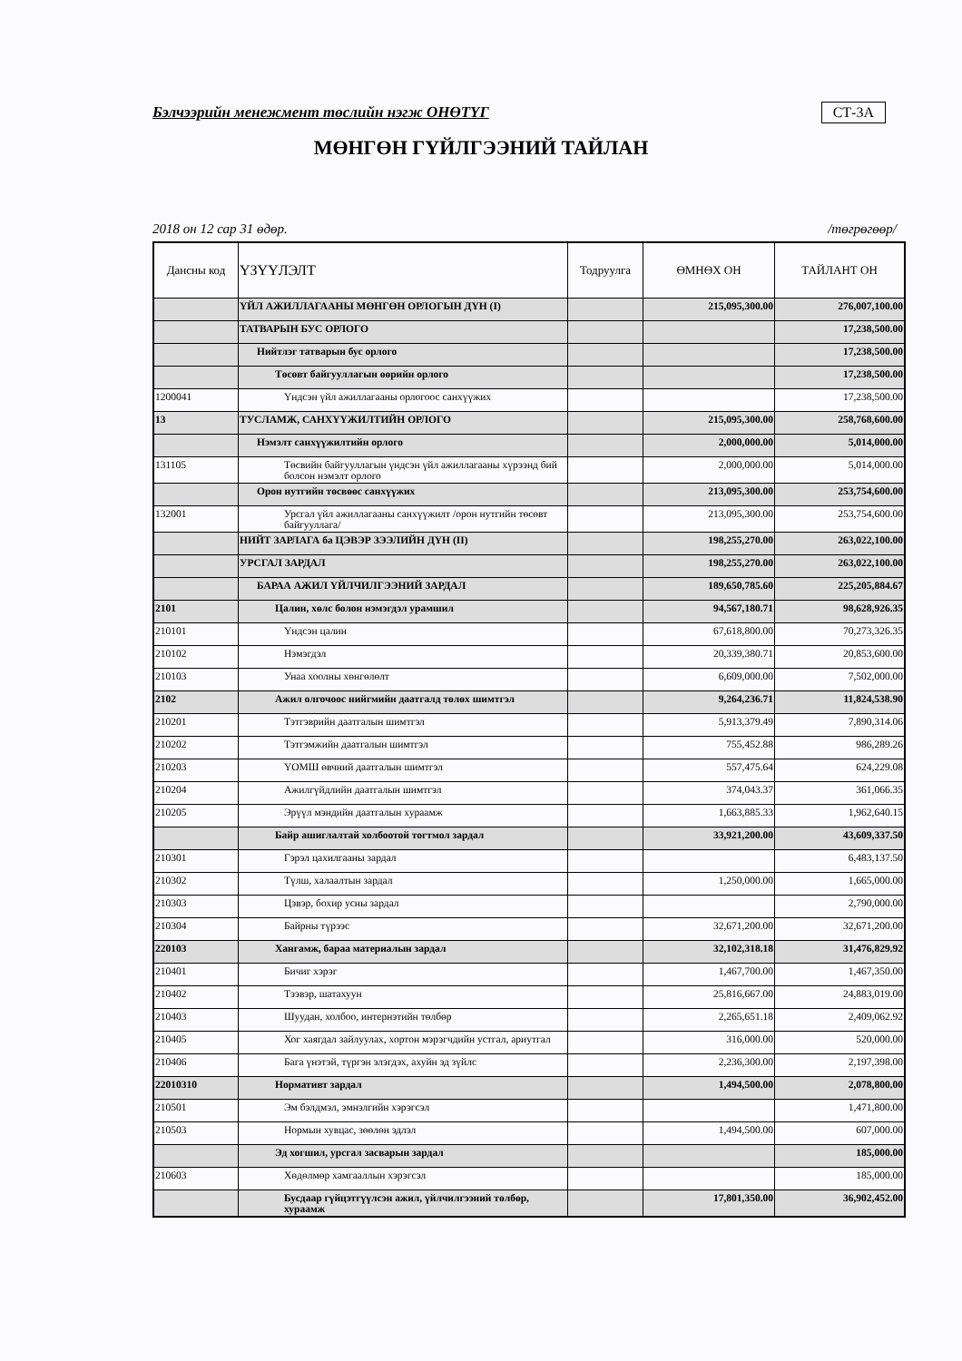Бэлчээрийн менежмент төслийн нэгж ОНӨТҮГ СТ-3А
МӨНГӨН ГҮЙЛГЭЭНИЙ ТАЙЛАН
2018 он 12 сар 31 өдөр. /төгрөгөөр/
| Дансны код | ҮЗҮҮЛЭЛТ | Тодруулга | ӨМНӨХ ОН | ТАЙЛАНТ ОН |
| --- | --- | --- | --- | --- |
| | ҮЙЛ АЖИЛЛАГААНЫ МӨНГӨН ОРЛОГЫН ДҮН (I) | | 215,095,300.00 | 276,007,100.00 |
| | ТАТВАРЫН БУС ОРЛОГО | | | 17,238,500.00 |
| | Нийтлэг татварын бус орлого | | | 17,238,500.00 |
| | Төсөвт байгууллагын өөрийн орлого | | | 17,238,500.00 |
| 1200041 | Үндсэн үйл ажиллагааны орлогоос санхүүжих | | | 17,238,500.00 |
| 13 | ТУСЛАМЖ, САНХҮҮЖИЛТИЙН ОРЛОГО | | 215,095,300.00 | 258,768,600.00 |
| | Нэмэлт санхүүжилтийн орлого | | 2,000,000.00 | 5,014,000.00 |
| 131105 | Төсвийн байгууллагын үндсэн үйл ажиллагааны хүрээнд бий болсон нэмэлт орлого | | 2,000,000.00 | 5,014,000.00 |
| | Орон нутгийн төсвөөс санхүүжих | | 213,095,300.00 | 253,754,600.00 |
| 132001 | Урсгал үйл ажиллагааны санхүүжилт /орон нутгийн төсөвт байгууллага/ | | 213,095,300.00 | 253,754,600.00 |
| | НИЙТ ЗАРЛАГА ба ЦЭВЭР ЗЭЭЛИЙН ДҮН (II) | | 198,255,270.00 | 263,022,100.00 |
| | УРСГАЛ ЗАРДАЛ | | 198,255,270.00 | 263,022,100.00 |
| | БАРАА АЖИЛ ҮЙЛЧИЛГЭЭНИЙ ЗАРДАЛ | | 189,650,785.60 | 225,205,884.67 |
| 2101 | Цалин, хөлс болон нэмэгдэл урамшил | | 94,567,180.71 | 98,628,926.35 |
| 210101 | Үндсэн цалин | | 67,618,800.00 | 70,273,326.35 |
| 210102 | Нэмэгдэл | | 20,339,380.71 | 20,853,600.00 |
| 210103 | Унаа хоолны хөнгөлөлт | | 6,609,000.00 | 7,502,000.00 |
| 2102 | Ажил олгочоос нийгмийн даатгалд төлөх шимтгэл | | 9,264,236.71 | 11,824,538.90 |
| 210201 | Тэтгэврийн даатгалын шимтгэл | | 5,913,379.49 | 7,890,314.06 |
| 210202 | Тэтгэмжийн даатгалын шимтгэл | | 755,452.88 | 986,289.26 |
| 210203 | ҮОМШ өвчний даатгалын шимтгэл | | 557,475.64 | 624,229.08 |
| 210204 | Ажилгүйдлийн даатгалын шимтгэл | | 374,043.37 | 361,066.35 |
| 210205 | Эрүүл мэндийн даатгалын хураамж | | 1,663,885.33 | 1,962,640.15 |
| | Байр ашиглалтай холбоотой тогтмол зардал | | 33,921,200.00 | 43,609,337.50 |
| 210301 | Гэрэл цахилгааны зардал | | | 6,483,137.50 |
| 210302 | Түлш, халаалтын зардал | | 1,250,000.00 | 1,665,000.00 |
| 210303 | Цэвэр, бохир усны зардал | | | 2,790,000.00 |
| 210304 | Байрны түрээс | | 32,671,200.00 | 32,671,200.00 |
| 220103 | Хангамж, бараа материалын зардал | | 32,102,318.18 | 31,476,829.92 |
| 210401 | Бичиг хэрэг | | 1,467,700.00 | 1,467,350.00 |
| 210402 | Тээвэр, шатахуун | | 25,816,667.00 | 24,883,019.00 |
| 210403 | Шуудан, холбоо, интернэтийн төлбөр | | 2,265,651.18 | 2,409,062.92 |
| 210405 | Хог хаягдал зайлуулах, хортон мэрэгчдийн устгал, ариутгал | | 316,000.00 | 520,000.00 |
| 210406 | Бага үнэтэй, түргэн элэгдэх, ахуйн эд зүйлс | | 2,236,300.00 | 2,197,398.00 |
| 22010310 | Нормативт зардал | | 1,494,500.00 | 2,078,800.00 |
| 210501 | Эм бэлдмэл, эмнэлгийн хэрэгсэл | | | 1,471,800.00 |
| 210503 | Нормын хувцас, зөөлөн эдлэл | | 1,494,500.00 | 607,000.00 |
| | Эд хогшил, урсгал засварын зардал | | | 185,000.00 |
| 210603 | Хөдөлмөр хамгааллын хэрэгсэл | | | 185,000.00 |
| | Бусдаар гүйцэтгүүлсэн ажил, үйлчилгээний төлбөр, хураамж | | 17,801,350.00 | 36,902,452.00 |